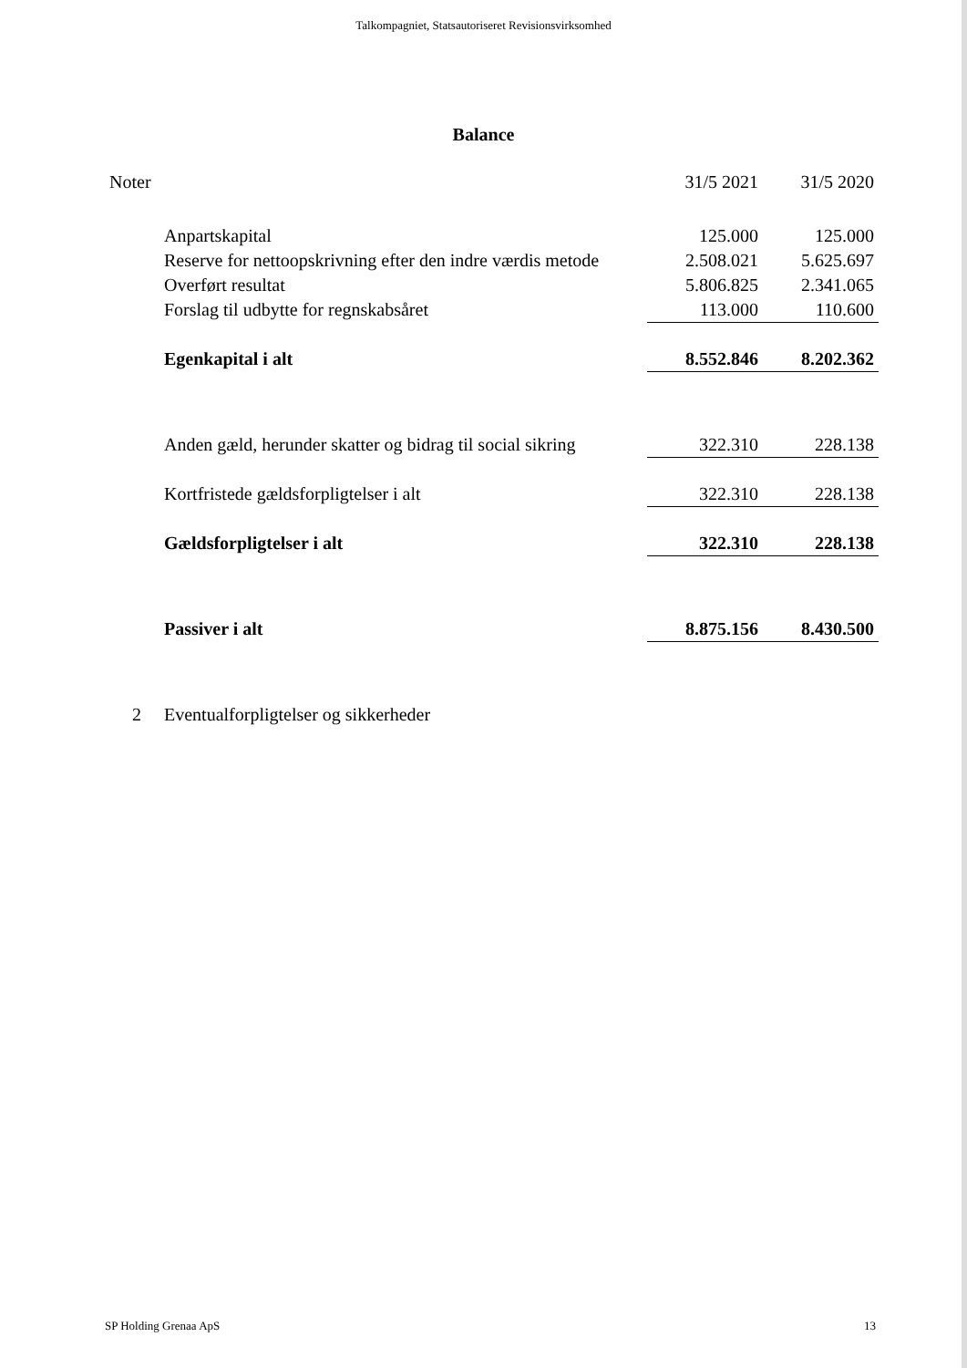Talkompagniet, Statsautoriseret Revisionsvirksomhed
Balance
| Noter | | 31/5 2021 | 31/5 2020 |
| | Anpartskapital | 125.000 | 125.000 |
| | Reserve for nettoopskrivning efter den indre værdis metode | 2.508.021 | 5.625.697 |
| | Overført resultat | 5.806.825 | 2.341.065 |
| | Forslag til udbytte for regnskabsåret | 113.000 | 110.600 |
| | Egenkapital i alt | 8.552.846 | 8.202.362 |
| | Anden gæld, herunder skatter og bidrag til social sikring | 322.310 | 228.138 |
| | Kortfristede gældsforpligtelser i alt | 322.310 | 228.138 |
| | Gældsforpligtelser i alt | 322.310 | 228.138 |
| | Passiver i alt | 8.875.156 | 8.430.500 |
| 2 | Eventualforpligtelser og sikkerheder | | |
SP Holding Grenaa ApS 13